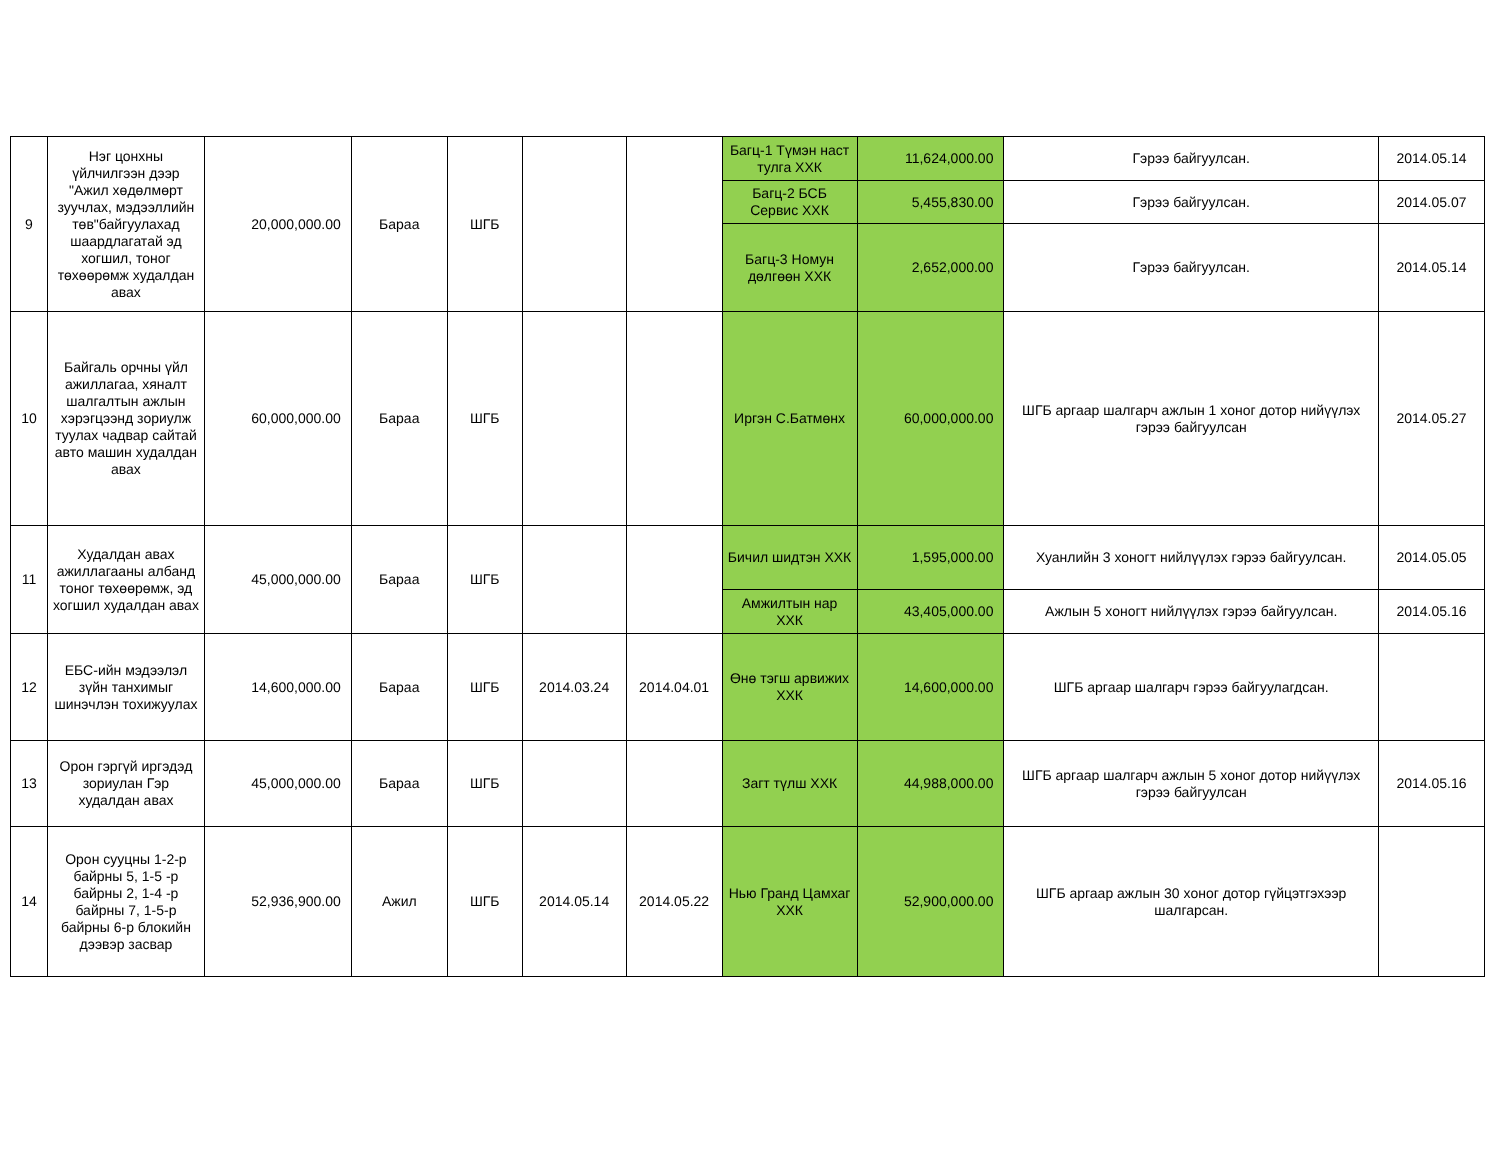| 9 | Нэг цонхны үйлчилгээн дээр "Ажил хөдөлмөрт зуучлах, мэдээллийн төв"байгуулахад шаардлагатай эд хогшил, тоног төхөөрөмж худалдан авах | 20,000,000.00 | Бараа | ШГБ | | | Багц-1 Түмэн наст тулга ХХК | 11,624,000.00 | Гэрээ байгуулсан. | 2014.05.14 |
| | | | | | | | Багц-2 БСБ Сервис ХХК | 5,455,830.00 | Гэрээ байгуулсан. | 2014.05.07 |
| | | | | | | | Багц-3 Номун дөлгөөн ХХК | 2,652,000.00 | Гэрээ байгуулсан. | 2014.05.14 |
| 10 | Байгаль орчны үйл ажиллагаа, хяналт шалгалтын ажлын хэрэгцээнд зориулж туулах чадвар сайтай авто машин худалдан авах | 60,000,000.00 | Бараа | ШГБ | | | Иргэн С.Батмөнх | 60,000,000.00 | ШГБ аргаар шалгарч ажлын 1 хоног дотор нийүүлэх гэрээ байгуулсан | 2014.05.27 |
| 11 | Худалдан авах ажиллагааны албанд тоног төхөөрөмж, эд хогшил худалдан авах | 45,000,000.00 | Бараа | ШГБ | | | Бичил шидтэн ХХК | 1,595,000.00 | Хуанлийн 3 хоногт нийлүүлэх гэрээ байгуулсан. | 2014.05.05 |
| | | | | | | | Амжилтын нар ХХК | 43,405,000.00 | Ажлын 5 хоногт нийлүүлэх гэрээ байгуулсан. | 2014.05.16 |
| 12 | ЕБС-ийн мэдээлэл зүйн танхимыг шинэчлэн тохижуулах | 14,600,000.00 | Бараа | ШГБ | 2014.03.24 | 2014.04.01 | Өнө тэгш арвижих ХХК | 14,600,000.00 | ШГБ аргаар шалгарч гэрээ байгуулагдсан. | |
| 13 | Орон гэргүй иргэдэд зориулан Гэр худалдан авах | 45,000,000.00 | Бараа | ШГБ | | | Загт түлш ХХК | 44,988,000.00 | ШГБ аргаар шалгарч ажлын 5 хоног дотор нийүүлэх гэрээ байгуулсан | 2014.05.16 |
| 14 | Орон сууцны 1-2-р байрны 5, 1-5 -р байрны 2, 1-4 -р байрны 7, 1-5-р байрны 6-р блокийн дээвэр засвар | 52,936,900.00 | Ажил | ШГБ | 2014.05.14 | 2014.05.22 | Нью Гранд Цамхаг ХХК | 52,900,000.00 | ШГБ аргаар ажлын 30 хоног дотор гүйцэтгэхээр шалгарсан. | |